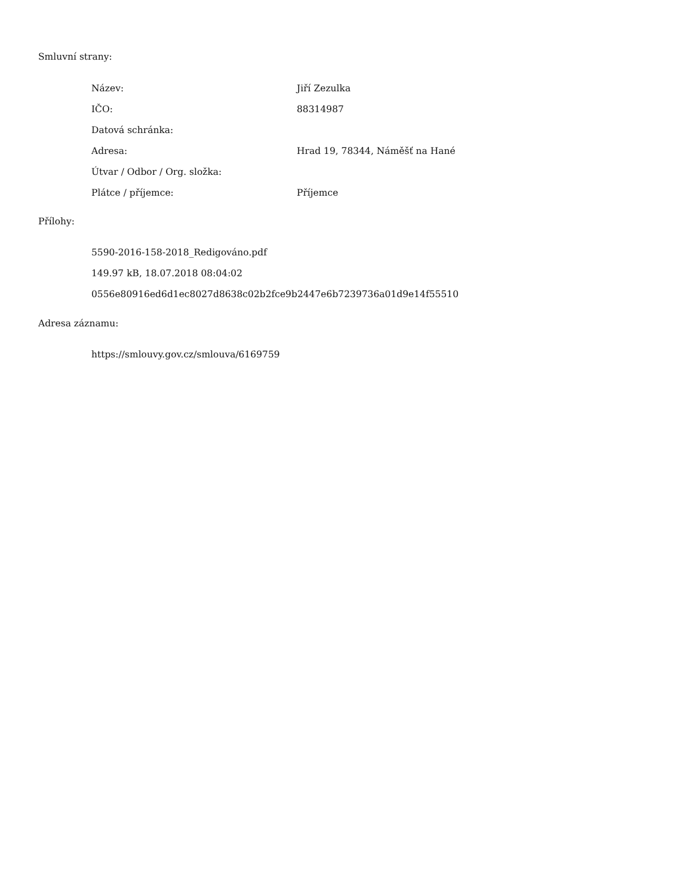Smluvní strany:
| Název: | Jiří Zezulka |
| IČO: | 88314987 |
| Datová schránka: | |
| Adresa: | Hrad 19, 78344, Náměšť na Hané |
| Útvar / Odbor / Org. složka: | |
| Plátce / příjemce: | Příjemce |
Přílohy:
5590-2016-158-2018_Redigováno.pdf
149.97 kB, 18.07.2018 08:04:02
0556e80916ed6d1ec8027d8638c02b2fce9b2447e6b7239736a01d9e14f55510
Adresa záznamu:
https://smlouvy.gov.cz/smlouva/6169759